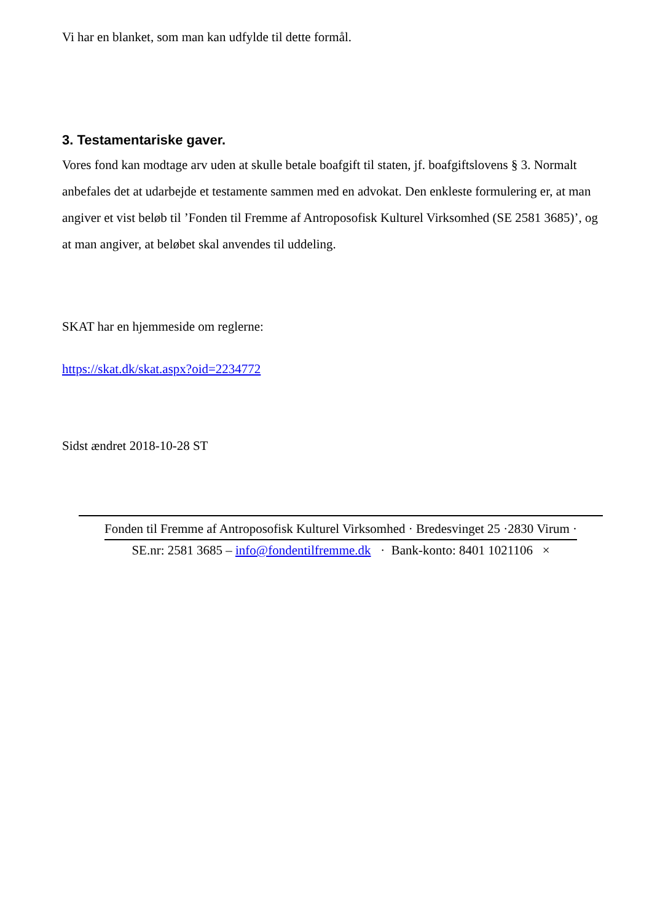Vi har en blanket, som man kan udfylde til dette formål.
3. Testamentariske gaver.
Vores fond kan modtage arv uden at skulle betale boafgift til staten, jf. boafgiftslovens § 3. Normalt anbefales det at udarbejde et testamente sammen med en advokat. Den enkleste formulering er, at man angiver et vist beløb til ’Fonden til Fremme af Antroposofisk Kulturel Virksomhed (SE 2581 3685)’, og at man angiver, at beløbet skal anvendes til uddeling.
SKAT har en hjemmeside om reglerne:
https://skat.dk/skat.aspx?oid=2234772
Sidst ændret 2018-10-28 ST
Fonden til Fremme af Antroposofisk Kulturel Virksomhed · Bredesvinget 25 ·2830 Virum ·
SE.nr: 2581 3685 – info@fondentilfremme.dk · Bank-konto: 8401 1021106 ×